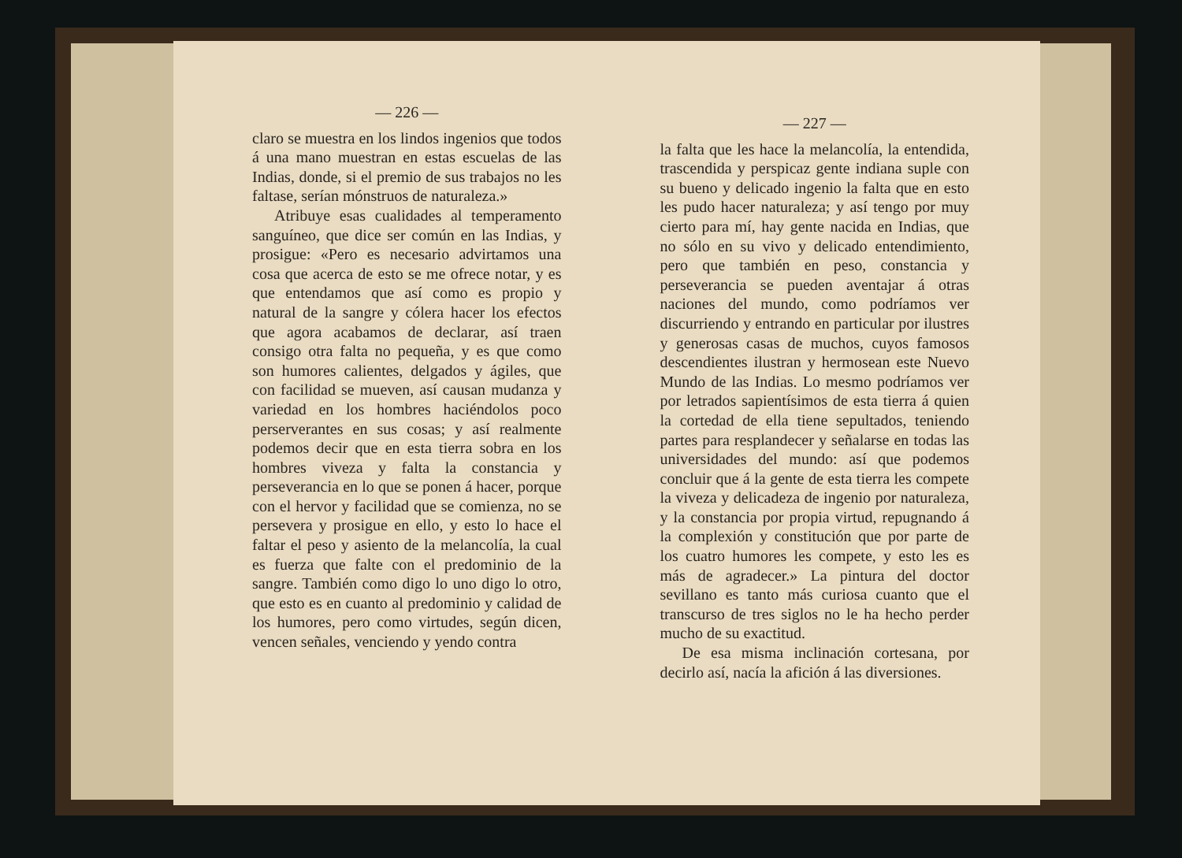— 226 —
claro se muestra en los lindos ingenios que todos á una mano muestran en estas escuelas de las Indias, donde, si el premio de sus trabajos no les faltase, serían mónstruos de naturaleza.»
Atribuye esas cualidades al temperamento sanguíneo, que dice ser común en las Indias, y prosigue: «Pero es necesario advirtamos una cosa que acerca de esto se me ofrece notar, y es que entendamos que así como es propio y natural de la sangre y cólera hacer los efectos que agora acabamos de declarar, así traen consigo otra falta no pequeña, y es que como son humores calientes, delgados y ágiles, que con facilidad se mueven, así causan mudanza y variedad en los hombres haciéndolos poco perserverantes en sus cosas; y así realmente podemos decir que en esta tierra sobra en los hombres viveza y falta la constancia y perseverancia en lo que se ponen á hacer, porque con el hervor y facilidad que se comienza, no se persevera y prosigue en ello, y esto lo hace el faltar el peso y asiento de la melancolía, la cual es fuerza que falte con el predominio de la sangre. También como digo lo uno digo lo otro, que esto es en cuanto al predominio y calidad de los humores, pero como virtudes, según dicen, vencen señales, venciendo y yendo contra
— 227 —
la falta que les hace la melancolía, la entendida, trascendida y perspicaz gente indiana suple con su bueno y delicado ingenio la falta que en esto les pudo hacer naturaleza; y así tengo por muy cierto para mí, hay gente nacida en Indias, que no sólo en su vivo y delicado entendimiento, pero que también en peso, constancia y perseverancia se pueden aventajar á otras naciones del mundo, como podríamos ver discurriendo y entrando en particular por ilustres y generosas casas de muchos, cuyos famosos descendientes ilustran y hermosean este Nuevo Mundo de las Indias. Lo mesmo podríamos ver por letrados sapientísimos de esta tierra á quien la cortedad de ella tiene sepultados, teniendo partes para resplandecer y señalarse en todas las universidades del mundo: así que podemos concluir que á la gente de esta tierra les compete la viveza y delicadeza de ingenio por naturaleza, y la constancia por propia virtud, repugnando á la complexión y constitución que por parte de los cuatro humores les compete, y esto les es más de agradecer.» La pintura del doctor sevillano es tanto más curiosa cuanto que el transcurso de tres siglos no le ha hecho perder mucho de su exactitud.
De esa misma inclinación cortesana, por decirlo así, nacía la afición á las diversiones.